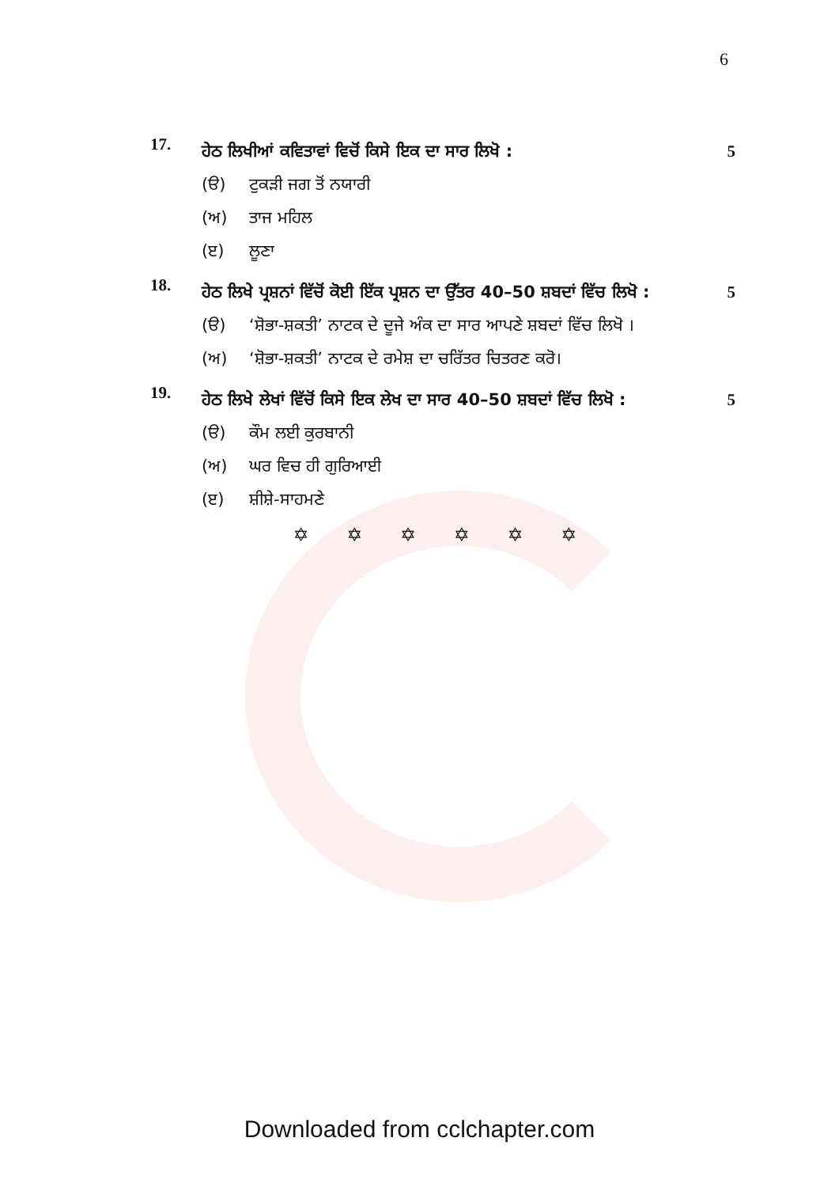6
17.
ਹੇਠ ਲਿਖੀਆਂ ਕਵਿਤਾਵਾਂ ਵਿਚੋਂ ਕਿਸੇ ਇਕ ਦਾ ਸਾਰ ਲਿਖੋ : 5
(ੳ) ਟੁਕੜੀ ਜਗ ਤੋਂ ਨਯਾਰੀ
(ਅ) ਤਾਜ ਮਹਿਲ
(ੲ) ਲੂਣਾ
18.
ਹੇਠ ਲਿਖੇ ਪ੍ਰਸ਼ਨਾਂ ਵਿੱਚੋਂ ਕੋਈ ਇੱਕ ਪ੍ਰਸ਼ਨ ਦਾ ਉੱਤਰ 40–50 ਸ਼ਬਦਾਂ ਵਿੱਚ ਲਿਖੋ : 5
(ੳ) ‘ਸ਼ੋਭਾ-ਸ਼ਕਤੀ’ ਨਾਟਕ ਦੇ ਦੂਜੇ ਅੰਕ ਦਾ ਸਾਰ ਆਪਣੇ ਸ਼ਬਦਾਂ ਵਿੱਚ ਲਿਖੋ ।
(ਅ) ‘ਸ਼ੋਭਾ-ਸ਼ਕਤੀ’ ਨਾਟਕ ਦੇ ਰਮੇਸ਼ ਦਾ ਚਰਿੱਤਰ ਚਿਤਰਣ ਕਰੋ।
19.
ਹੇਠ ਲਿਖੇ ਲੇਖਾਂ ਵਿੱਚੋਂ ਕਿਸੇ ਇਕ ਲੇਖ ਦਾ ਸਾਰ 40–50 ਸ਼ਬਦਾਂ ਵਿੱਚ ਲਿਖੋ : 5
(ੳ) ਕੌਮ ਲਈ ਕੁਰਬਾਨੀ
(ਅ) ਘਰ ਵਿਚ ਹੀ ਗੁਰਿਆਈ
(ੲ) ਸ਼ੀਸ਼ੇ-ਸਾਹਮਣੇ
✡ ✡ ✡ ✡ ✡ ✡
Downloaded from cclchapter.com